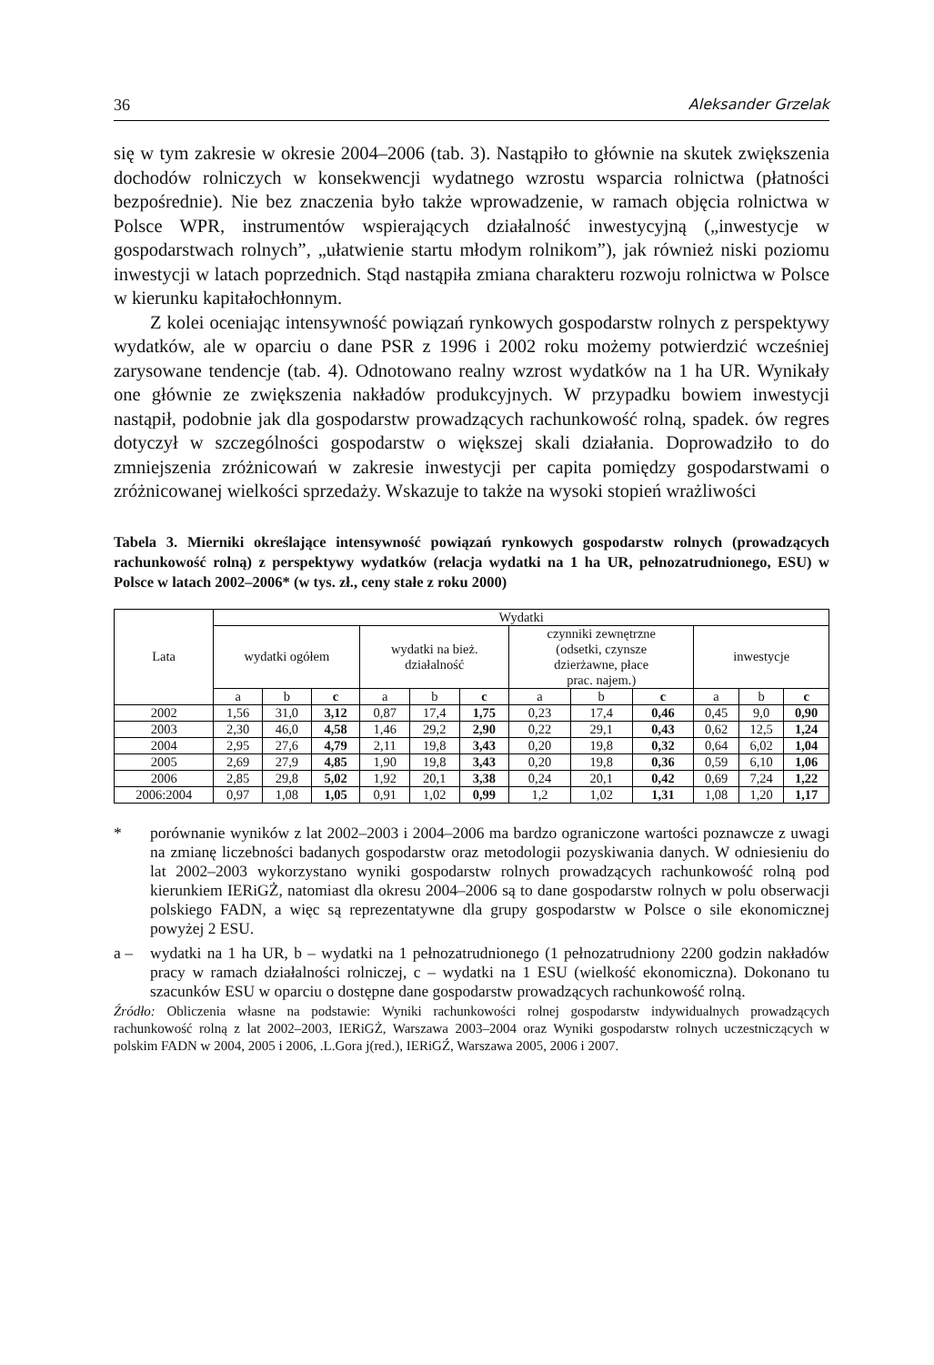36 Aleksander Grzelak
się w tym zakresie w okresie 2004–2006 (tab. 3). Nastąpiło to głównie na skutek zwiększenia dochodów rolniczych w konsekwencji wydatnego wzrostu wsparcia rolnictwa (płatności bezpośrednie). Nie bez znaczenia było także wprowadzenie, w ramach objęcia rolnictwa w Polsce WPR, instrumentów wspierających działalność inwestycyjną („inwestycje w gospodarstwach rolnych”, „ułatwienie startu młodym rolnikom”), jak również niski poziomu inwestycji w latach poprzednich. Stąd nastąpiła zmiana charakteru rozwoju rolnictwa w Polsce w kierunku kapitałochłonnym.
Z kolei oceniając intensywność powiązań rynkowych gospodarstw rolnych z perspektywy wydatków, ale w oparciu o dane PSR z 1996 i 2002 roku możemy potwierdzić wcześniej zarysowane tendencje (tab. 4). Odnotowano realny wzrost wydatków na 1 ha UR. Wynikały one głównie ze zwiększenia nakładów produkcyjnych. W przypadku bowiem inwestycji nastąpił, podobnie jak dla gospodarstw prowadzących rachunkowość rolną, spadek. ów regres dotyczył w szczególności gospodarstw o większej skali działania. Doprowadziło to do zmniejszenia zróżnicowań w zakresie inwestycji per capita pomiędzy gospodarstwami o zróżnicowanej wielkości sprzedaży. Wskazuje to także na wysoki stopień wrażliwości
Tabela 3. Mierniki określające intensywność powiązań rynkowych gospodarstw rolnych (prowadzących rachunkowość rolną) z perspektywy wydatków (relacja wydatki na 1 ha UR, pełnozatrudnionego, ESU) w Polsce w latach 2002–2006* (w tys. zł., ceny stałe z roku 2000)
| Lata | Wydatki | | | | | | | | | | | |
| --- | --- | --- | --- | --- | --- | --- | --- | --- | --- | --- | --- | --- |
| | wydatki ogółem | | | wydatki na bież. działalność | | | czynniki zewnętrzne (odsetki, czynsze dzierżawne, płace prac. najem.) | | | inwestycje | | |
| | a | b | c | a | b | c | a | b | c | a | b | c |
| 2002 | 1,56 | 31,0 | 3,12 | 0,87 | 17,4 | 1,75 | 0,23 | 17,4 | 0,46 | 0,45 | 9,0 | 0,90 |
| 2003 | 2,30 | 46,0 | 4,58 | 1,46 | 29,2 | 2,90 | 0,22 | 29,1 | 0,43 | 0,62 | 12,5 | 1,24 |
| 2004 | 2,95 | 27,6 | 4,79 | 2,11 | 19,8 | 3,43 | 0,20 | 19,8 | 0,32 | 0,64 | 6,02 | 1,04 |
| 2005 | 2,69 | 27,9 | 4,85 | 1,90 | 19,8 | 3,43 | 0,20 | 19,8 | 0,36 | 0,59 | 6,10 | 1,06 |
| 2006 | 2,85 | 29,8 | 5,02 | 1,92 | 20,1 | 3,38 | 0,24 | 20,1 | 0,42 | 0,69 | 7,24 | 1,22 |
| 2006:2004 | 0,97 | 1,08 | 1,05 | 0,91 | 1,02 | 0,99 | 1,2 | 1,02 | 1,31 | 1,08 | 1,20 | 1,17 |
* porównanie wyników z lat 2002–2003 i 2004–2006 ma bardzo ograniczone wartości poznawcze z uwagi na zmianę liczebności badanych gospodarstw oraz metodologii pozyskiwania danych. W odniesieniu do lat 2002–2003 wykorzystano wyniki gospodarstw rolnych prowadzących rachunkowość rolną pod kierunkiem IERiGŻ, natomiast dla okresu 2004–2006 są to dane gospodarstw rolnych w polu obserwacji polskiego FADN, a więc są reprezentatywne dla grupy gospodarstw w Polsce o sile ekonomicznej powyżej 2 ESU.
a – wydatki na 1 ha UR, b – wydatki na 1 pełnozatrudnionego (1 pełnozatrudniony 2200 godzin nakładów pracy w ramach działalności rolniczej, c – wydatki na 1 ESU (wielkość ekonomiczna). Dokonano tu szacunków ESU w oparciu o dostępne dane gospodarstw prowadzących rachunkowość rolną.
Źródło: Obliczenia własne na podstawie: Wyniki rachunkowości rolnej gospodarstw indywidualnych prowadzących rachunkowość rolną z lat 2002–2003, IERiGŻ, Warszawa 2003–2004 oraz Wyniki gospodarstw rolnych uczestniczących w polskim FADN w 2004, 2005 i 2006, .L.Gora j(red.), IERiGŹ, Warszawa 2005, 2006 i 2007.